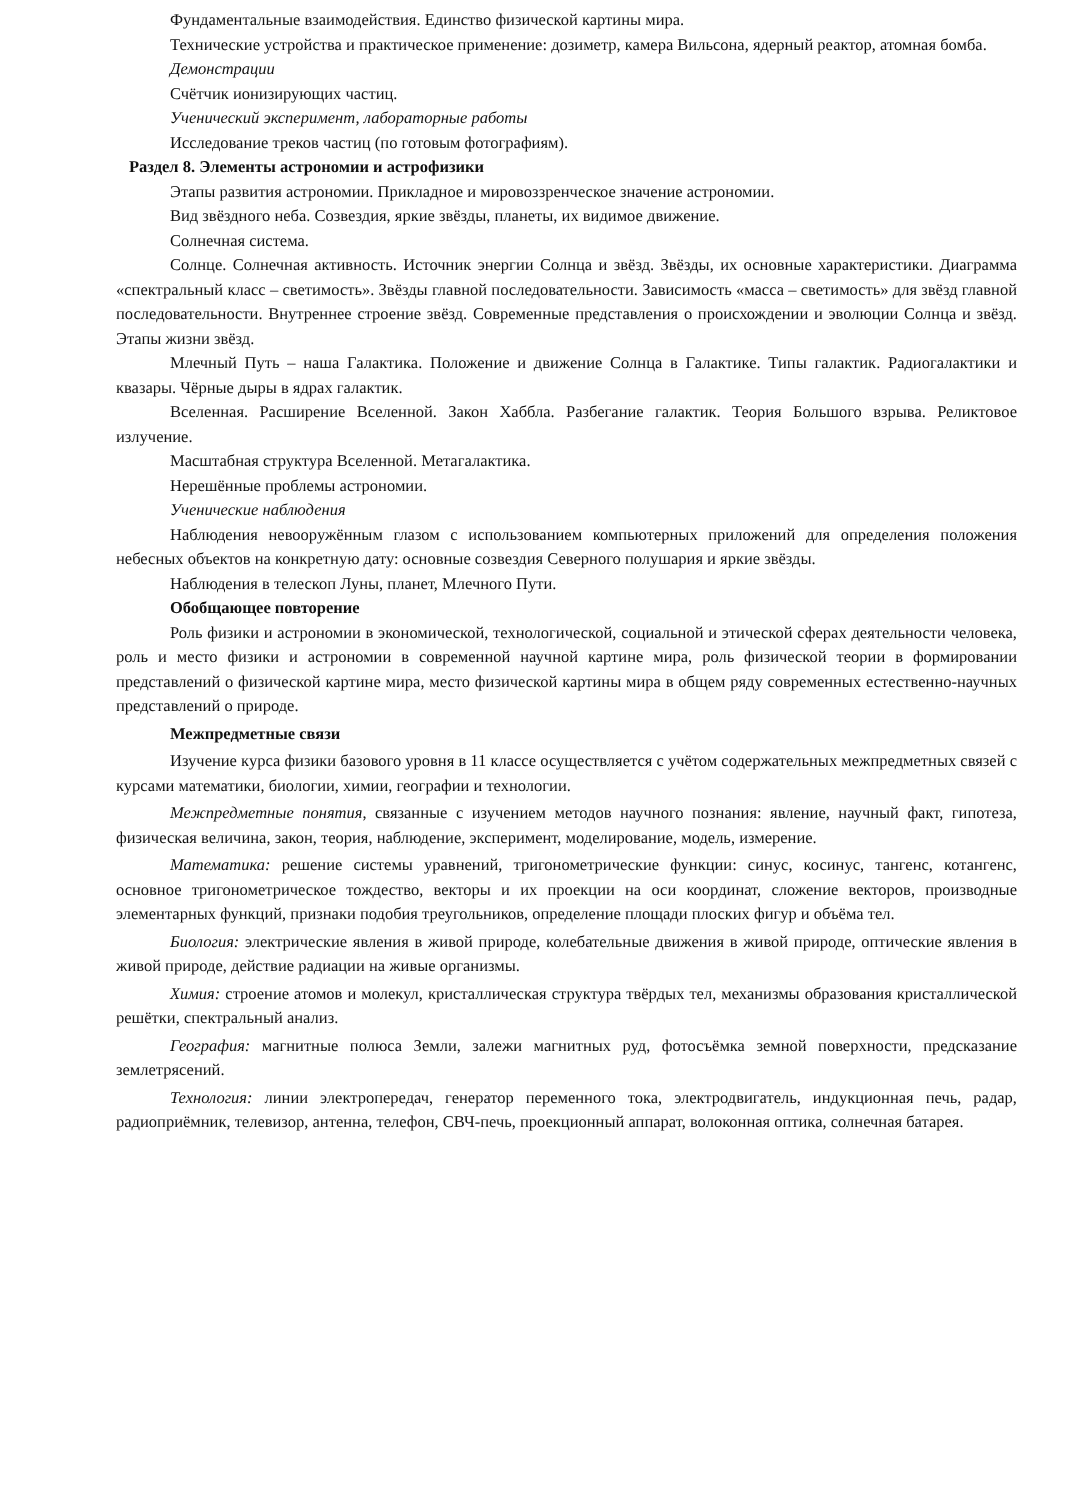Фундаментальные взаимодействия. Единство физической картины мира.
Технические устройства и практическое применение: дозиметр, камера Вильсона, ядерный реактор, атомная бомба.
Демонстрации
Счётчик ионизирующих частиц.
Ученический эксперимент, лабораторные работы
Исследование треков частиц (по готовым фотографиям).
Раздел 8. Элементы астрономии и астрофизики
Этапы развития астрономии. Прикладное и мировоззренческое значение астрономии.
Вид звёздного неба. Созвездия, яркие звёзды, планеты, их видимое движение.
Солнечная система.
Солнце. Солнечная активность. Источник энергии Солнца и звёзд. Звёзды, их основные характеристики. Диаграмма «спектральный класс – светимость». Звёзды главной последовательности. Зависимость «масса – светимость» для звёзд главной последовательности. Внутреннее строение звёзд. Современные представления о происхождении и эволюции Солнца и звёзд. Этапы жизни звёзд.
Млечный Путь – наша Галактика. Положение и движение Солнца в Галактике. Типы галактик. Радиогалактики и квазары. Чёрные дыры в ядрах галактик.
Вселенная. Расширение Вселенной. Закон Хаббла. Разбегание галактик. Теория Большого взрыва. Реликтовое излучение.
Масштабная структура Вселенной. Метагалактика.
Нерешённые проблемы астрономии.
Ученические наблюдения
Наблюдения невооружённым глазом с использованием компьютерных приложений для определения положения небесных объектов на конкретную дату: основные созвездия Северного полушария и яркие звёзды.
Наблюдения в телескоп Луны, планет, Млечного Пути.
Обобщающее повторение
Роль физики и астрономии в экономической, технологической, социальной и этической сферах деятельности человека, роль и место физики и астрономии в современной научной картине мира, роль физической теории в формировании представлений о физической картине мира, место физической картины мира в общем ряду современных естественно-научных представлений о природе.
Межпредметные связи
Изучение курса физики базового уровня в 11 классе осуществляется с учётом содержательных межпредметных связей с курсами математики, биологии, химии, географии и технологии.
Межпредметные понятия, связанные с изучением методов научного познания: явление, научный факт, гипотеза, физическая величина, закон, теория, наблюдение, эксперимент, моделирование, модель, измерение.
Математика: решение системы уравнений, тригонометрические функции: синус, косинус, тангенс, котангенс, основное тригонометрическое тождество, векторы и их проекции на оси координат, сложение векторов, производные элементарных функций, признаки подобия треугольников, определение площади плоских фигур и объёма тел.
Биология: электрические явления в живой природе, колебательные движения в живой природе, оптические явления в живой природе, действие радиации на живые организмы.
Химия: строение атомов и молекул, кристаллическая структура твёрдых тел, механизмы образования кристаллической решётки, спектральный анализ.
География: магнитные полюса Земли, залежи магнитных руд, фотосъёмка земной поверхности, предсказание землетрясений.
Технология: линии электропередач, генератор переменного тока, электродвигатель, индукционная печь, радар, радиоприёмник, телевизор, антенна, телефон, СВЧ-печь, проекционный аппарат, волоконная оптика, солнечная батарея.